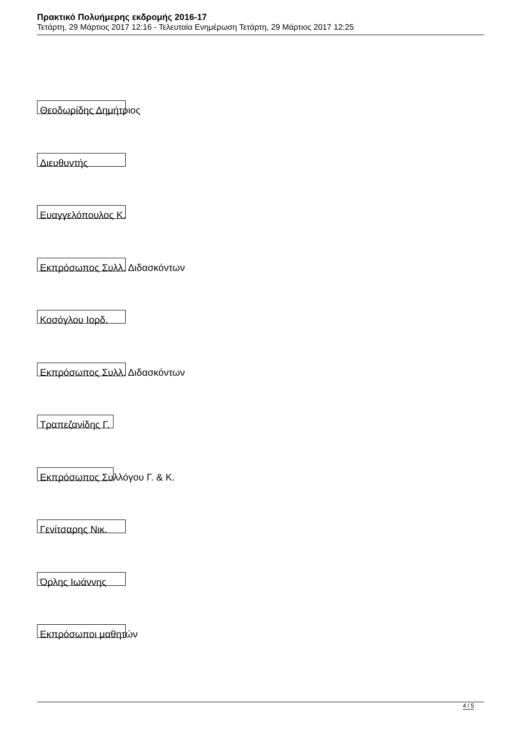Πρακτικό Πολυήμερης εκδρομής 2016-17
Τετάρτη, 29 Μάρτιος 2017 12:16 - Τελευταία Ενημέρωση Τετάρτη, 29 Μάρτιος 2017 12:25
Θεοδωρίδης Δημήτριος
Διευθυντής
Ευαγγελόπουλος Κ.
Εκπρόσωπος Συλλ. Διδασκόντων
Κοσόγλου Ιορδ.
Εκπρόσωπος Συλλ. Διδασκόντων
Τραπεζανίδης Γ.
Εκπρόσωπος Συλλόγου Γ. & Κ.
Γενίτσαρης Νικ.
Όρλης Ιωάννης
Εκπρόσωποι μαθητών
4 / 5